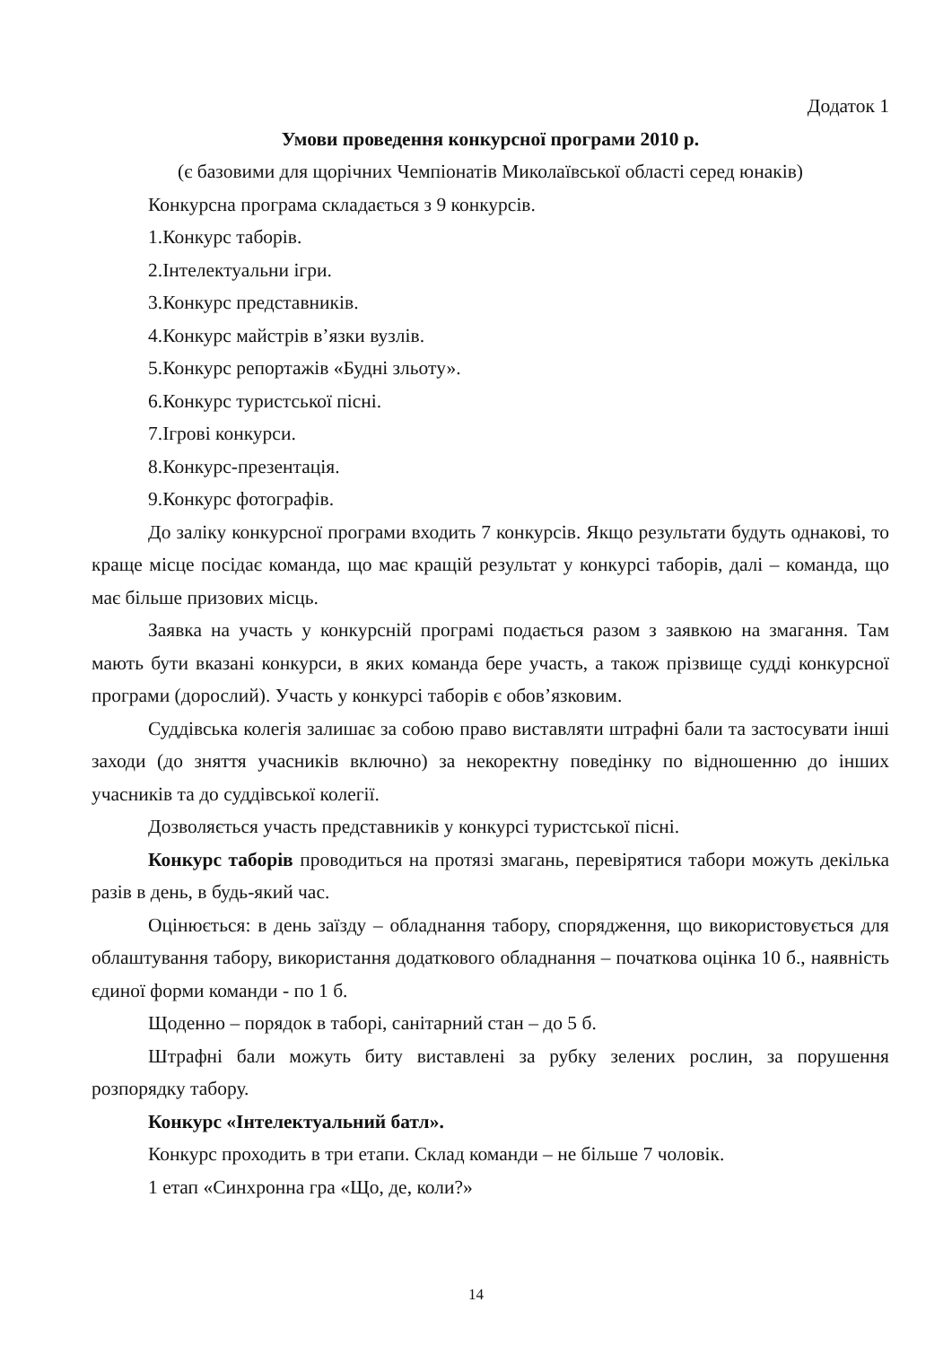Додаток 1
Умови проведення конкурсної програми 2010 р.
(є базовими для щорічних Чемпіонатів Миколаївської області серед юнаків)
Конкурсна програма складається з 9 конкурсів.
1.Конкурс таборів.
2.Інтелектуальни ігри.
3.Конкурс представників.
4.Конкурс майстрів в’язки вузлів.
5.Конкурс репортажів «Будні зльоту».
6.Конкурс туристської пісні.
7.Ігрові конкурси.
8.Конкурс-презентація.
9.Конкурс фотографів.
До заліку конкурсної програми входить 7 конкурсів. Якщо результати будуть однакові, то краще місце посідає команда, що має кращій результат у конкурсі таборів, далі – команда, що має більше призових місць.
Заявка на участь у конкурсній програмі подається разом з заявкою на змагання. Там мають бути вказані конкурси, в яких команда бере участь, а також прізвище судді конкурсної програми (дорослий). Участь у конкурсі таборів є обов’язковим.
Суддівська колегія залишає за собою право виставляти штрафні бали та застосувати інші заходи (до зняття учасників включно) за некоректну поведінку по відношенню до інших учасників та до суддівської колегії.
Дозволяється участь представників у конкурсі туристської пісні.
Конкурс таборів проводиться на протязі змагань, перевірятися табори можуть декілька разів в день, в будь-який час.
Оцінюється: в день заїзду – обладнання табору, спорядження, що використовується для облаштування табору, використання додаткового обладнання – початкова оцінка 10 б., наявність єдиної форми команди - по 1 б.
Щоденно – порядок в таборі, санітарний стан – до 5 б.
Штрафні бали можуть биту виставлені за рубку зелених рослин, за порушення розпорядку табору.
Конкурс «Інтелектуальний батл».
Конкурс проходить в три етапи. Склад команди – не більше 7 чоловік.
1 етап «Синхронна гра «Що, де, коли?»
14